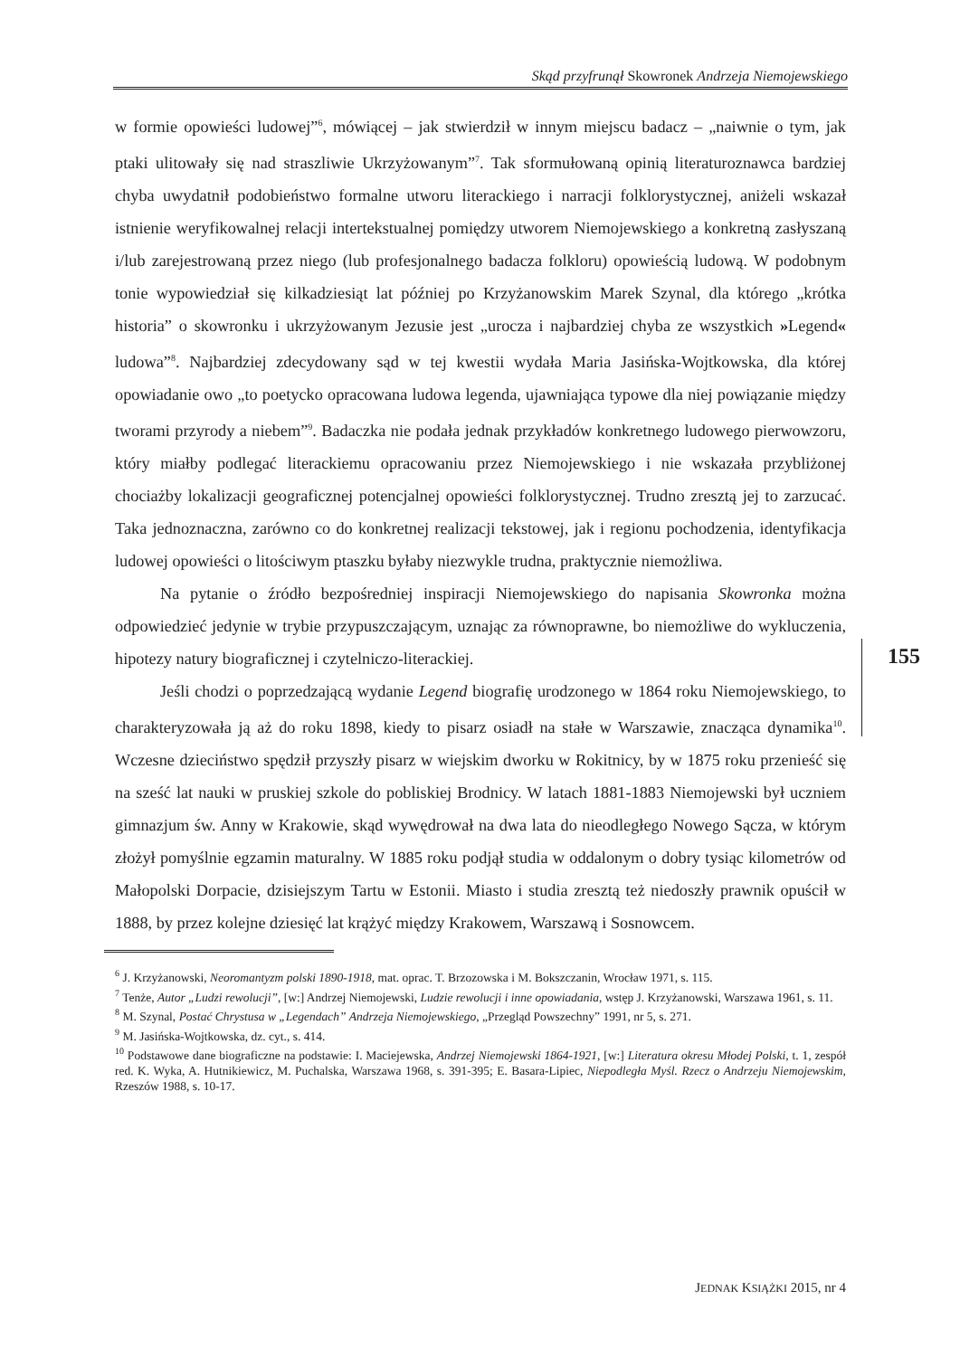Skąd przyfrunął Skowronek Andrzeja Niemojewskiego
155
w formie opowieści ludowej”<sup>6</sup>, mówiącej – jak stwierdził w innym miejscu badacz – „naiwnie o tym, jak ptaki ulitowały się nad straszliwie Ukrzyżowanym”<sup>7</sup>. Tak sformułowaną opinią literaturoznawca bardziej chyba uwydatnił podobieństwo formalne utworu literackiego i narracji folklorystycznej, aniżeli wskazał istnienie weryfikowalnej relacji intertekstualnej pomiędzy utworem Niemojewskiego a konkretną zasłyszaną i/lub zarejestrowaną przez niego (lub profesjonalnego badacza folkloru) opowieścią ludową. W podobnym tonie wypowiedział się kilkadziesiąt lat później po Krzyżanowskim Marek Szynal, dla którego „krótka historia” o skowronku i ukrzyżowanym Jezusie jest „urocza i najbardziej chyba ze wszystkich »Legend« ludowa”<sup>8</sup>. Najbardziej zdecydowany sąd w tej kwestii wydała Maria Jasińska-Wojtkowska, dla której opowiadanie owo „to poetycko opracowana ludowa legenda, ujawniająca typowe dla niej powiązanie między tworami przyrody a niebem”<sup>9</sup>. Badaczka nie podała jednak przykładów konkretnego ludowego pierwowzoru, który miałby podlegać literackiemu opracowaniu przez Niemojewskiego i nie wskazała przybliżonej chociażby lokalizacji geograficznej potencjalnej opowieści folklorystycznej. Trudno zresztą jej to zarzucać. Taka jednoznaczna, zarówno co do konkretnej realizacji tekstowej, jak i regionu pochodzenia, identyfikacja ludowej opowieści o litościwym ptaszku byłaby niezwykle trudna, praktycznie niemożliwa.
Na pytanie o źródło bezpośredniej inspiracji Niemojewskiego do napisania Skowronka można odpowiedzieć jedynie w trybie przypuszczającym, uznając za równoprawne, bo niemożliwe do wykluczenia, hipotezy natury biograficznej i czytelniczo-literackiej.
Jeśli chodzi o poprzedzającą wydanie Legend biografię urodzonego w 1864 roku Niemojewskiego, to charakteryzowała ją aż do roku 1898, kiedy to pisarz osiadł na stałe w Warszawie, znacząca dynamika<sup>10</sup>. Wczesne dzieciństwo spędził przyszły pisarz w wiejskim dworku w Rokitnicy, by w 1875 roku przenieść się na sześć lat nauki w pruskiej szkole do pobliskiej Brodnicy. W latach 1881-1883 Niemojewski był uczniem gimnazjum św. Anny w Krakowie, skąd wywędrował na dwa lata do nieodległego Nowego Sącza, w którym złożył pomyślnie egzamin maturalny. W 1885 roku podjął studia w oddalonym o dobry tysiąc kilometrów od Małopolski Dorpacie, dzisiejszym Tartu w Estonii. Miasto i studia zresztą też niedoszły prawnik opuścił w 1888, by przez kolejne dziesięć lat krążyć między Krakowem, Warszawą i Sosnowcem.
<sup>6</sup> J. Krzyżanowski, Neoromantyzm polski 1890-1918, mat. oprac. T. Brzozowska i M. Bokszczanin, Wrocław 1971, s. 115.
<sup>7</sup> Tenże, Autor „Ludzi rewolucji”, [w:] Andrzej Niemojewski, Ludzie rewolucji i inne opowiadania, wstęp J. Krzyżanowski, Warszawa 1961, s. 11.
<sup>8</sup> M. Szynal, Postać Chrystusa w „Legendach” Andrzeja Niemojewskiego, „Przegląd Powszechny” 1991, nr 5, s. 271.
<sup>9</sup> M. Jasińska-Wojtkowska, dz. cyt., s. 414.
<sup>10</sup> Podstawowe dane biograficzne na podstawie: I. Maciejewska, Andrzej Niemojewski 1864-1921, [w:] Literatura okresu Młodej Polski, t. 1, zespół red. K. Wyka, A. Hutnikiewicz, M. Puchalska, Warszawa 1968, s. 391-395; E. Basara-Lipiec, Niepodległa Myśl. Rzecz o Andrzeju Niemojewskim, Rzeszów 1988, s. 10-17.
JEDNAK KSIĄŻKI 2015, nr 4